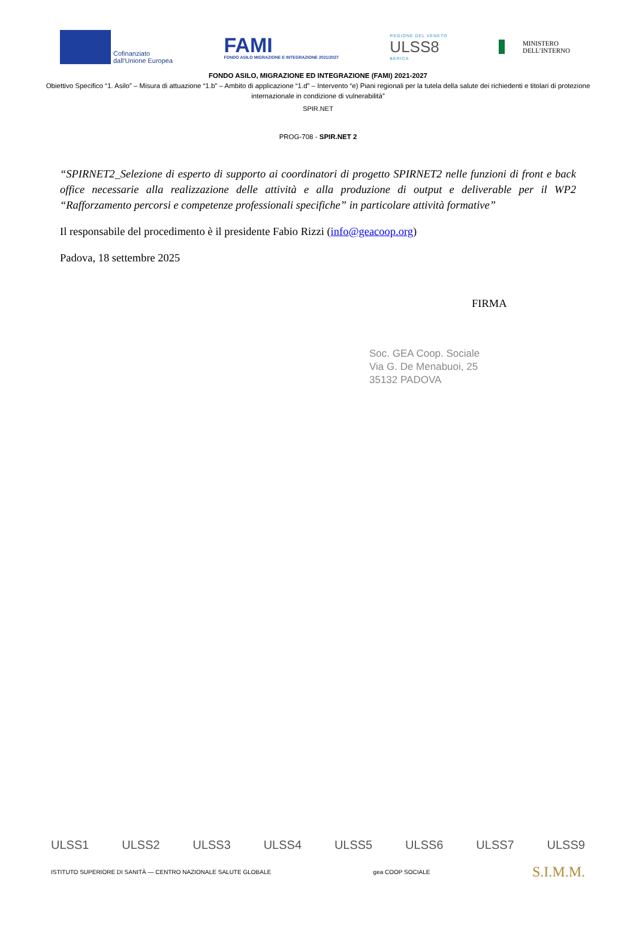Cofinanziato
dall’Unione Europea
FAMI
FONDO ASILO MIGRAZIONE E INTEGRAZIONE 2021/2027
REGIONE DEL VENETO
ULSS8
BERICA
MINISTERO
DELL’INTERNO
FONDO ASILO, MIGRAZIONE ED INTEGRAZIONE (FAMI) 2021-2027
Obiettivo Specifico “1. Asilo” – Misura di attuazione “1.b” – Ambito di applicazione “1.d” – Intervento “e) Piani regionali per la tutela della salute dei richiedenti e titolari di protezione internazionale in condizione di vulnerabilità”
SPIR.NET
PROG-708 - SPIR.NET 2
“SPIRNET2_Selezione di esperto di supporto ai coordinatori di progetto SPIRNET2 nelle funzioni di front e back office necessarie alla realizzazione delle attività e alla produzione di output e deliverable per il WP2 “Rafforzamento percorsi e competenze professionali specifiche” in particolare attività formative”
Il responsabile del procedimento è il presidente Fabio Rizzi (info@geacoop.org)
Padova, 18 settembre 2025
FIRMA
Soc. GEA Coop. Sociale
Via G. De Menabuoi, 25
35132 PADOVA
ULSS1 ULSS2 ULSS3 ULSS4 ULSS5 ULSS6 ULSS7 ULSS9
ISTITUTO SUPERIORE DI SANITÀ — CENTRO NAZIONALE SALUTE GLOBALE gea COOP SOCIALE S.I.M.M.